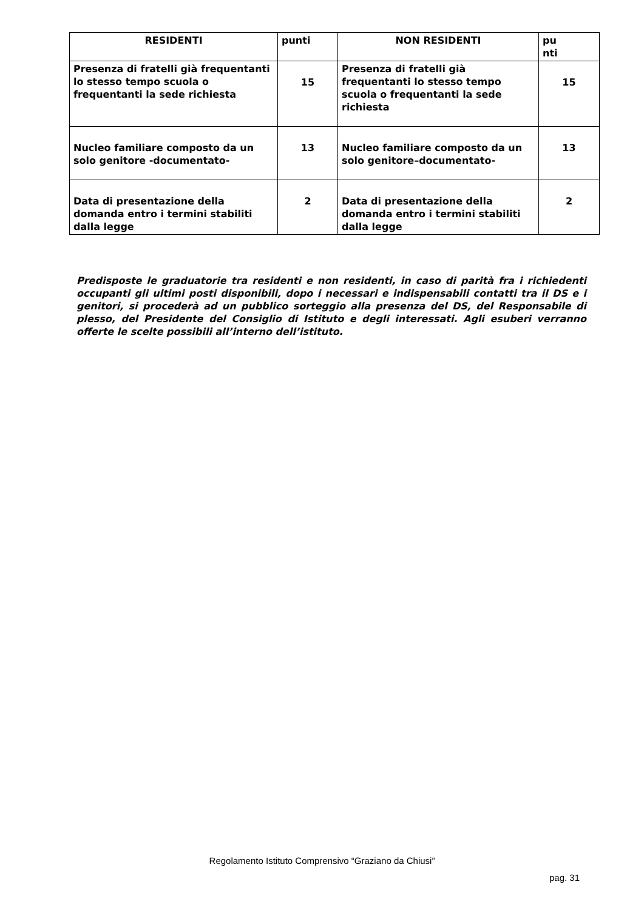| RESIDENTI | punti | NON RESIDENTI | pu nti |
| --- | --- | --- | --- |
| Presenza di fratelli già frequentanti lo stesso tempo scuola o frequentanti la sede richiesta | 15 | Presenza di fratelli già frequentanti lo stesso tempo scuola o frequentanti la sede richiesta | 15 |
| Nucleo familiare composto da un solo genitore -documentato- | 13 | Nucleo familiare composto da un solo genitore–documentato- | 13 |
| Data di presentazione della domanda entro i termini stabiliti dalla legge | 2 | Data di presentazione della domanda entro i termini stabiliti dalla legge | 2 |
Predisposte le graduatorie tra residenti e non residenti, in caso di parità fra i richiedenti occupanti gli ultimi posti disponibili, dopo i necessari e indispensabili contatti tra il DS e i genitori, si procederà ad un pubblico sorteggio alla presenza del DS, del Responsabile di plesso, del Presidente del Consiglio di Istituto e degli interessati. Agli esuberi verranno offerte le scelte possibili all’interno dell’istituto.
Regolamento Istituto Comprensivo “Graziano da Chiusi”
pag. 31